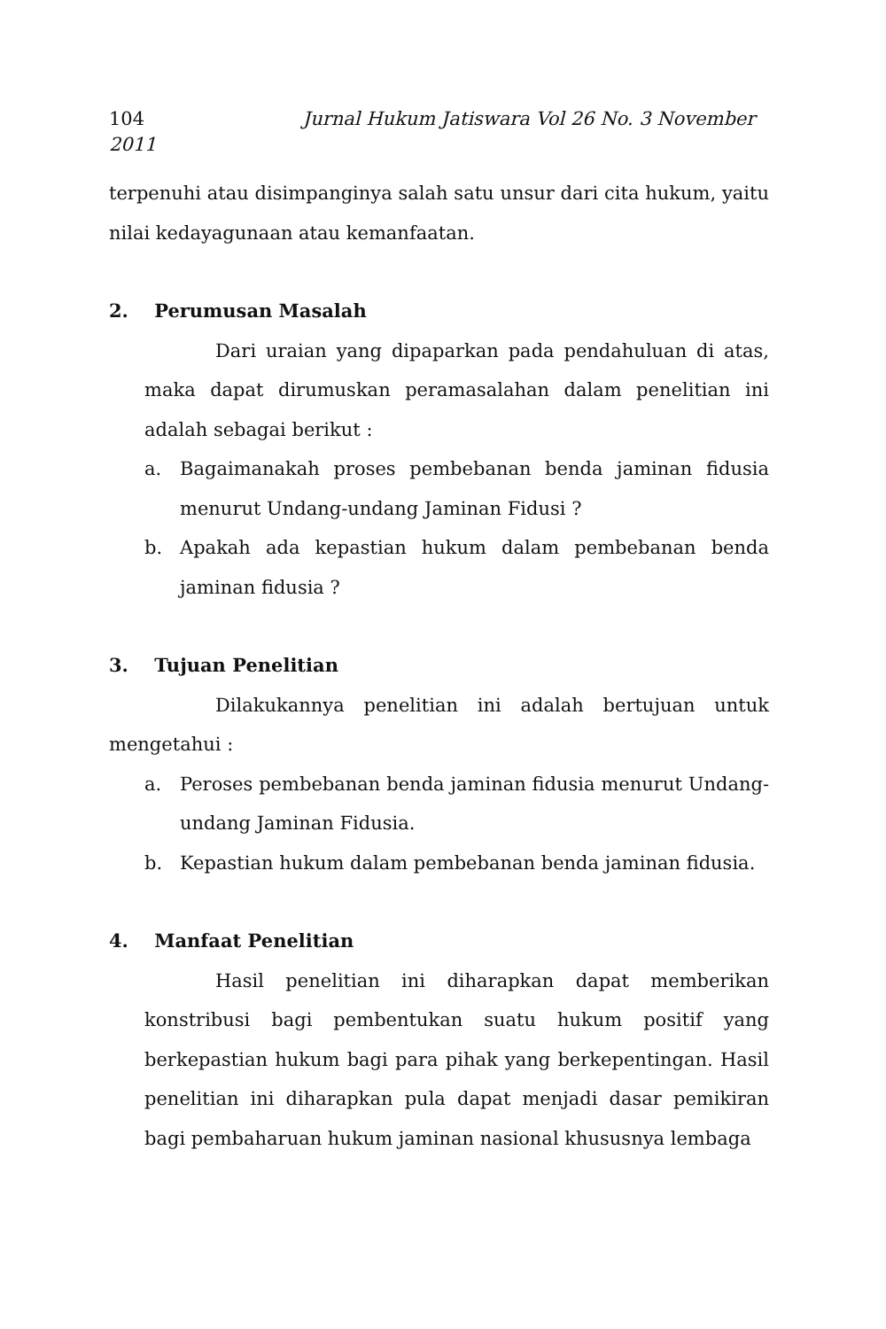104 Jurnal Hukum Jatiswara Vol 26 No. 3 November
2011
terpenuhi atau disimpanginya salah satu unsur dari cita hukum, yaitu nilai kedayagunaan atau kemanfaatan.
2. Perumusan Masalah
Dari uraian yang dipaparkan pada pendahuluan di atas, maka dapat dirumuskan peramasalahan dalam penelitian ini adalah sebagai berikut :
a. Bagaimanakah proses pembebanan benda jaminan fidusia menurut Undang-undang Jaminan Fidusi ?
b. Apakah ada kepastian hukum dalam pembebanan benda jaminan fidusia ?
3. Tujuan Penelitian
Dilakukannya penelitian ini adalah bertujuan untuk mengetahui :
a. Peroses pembebanan benda jaminan fidusia menurut Undang-undang Jaminan Fidusia.
b. Kepastian hukum dalam pembebanan benda jaminan fidusia.
4. Manfaat Penelitian
Hasil penelitian ini diharapkan dapat memberikan konstribusi bagi pembentukan suatu hukum positif yang berkepastian hukum bagi para pihak yang berkepentingan. Hasil penelitian ini diharapkan pula dapat menjadi dasar pemikiran bagi pembaharuan hukum jaminan nasional khususnya lembaga